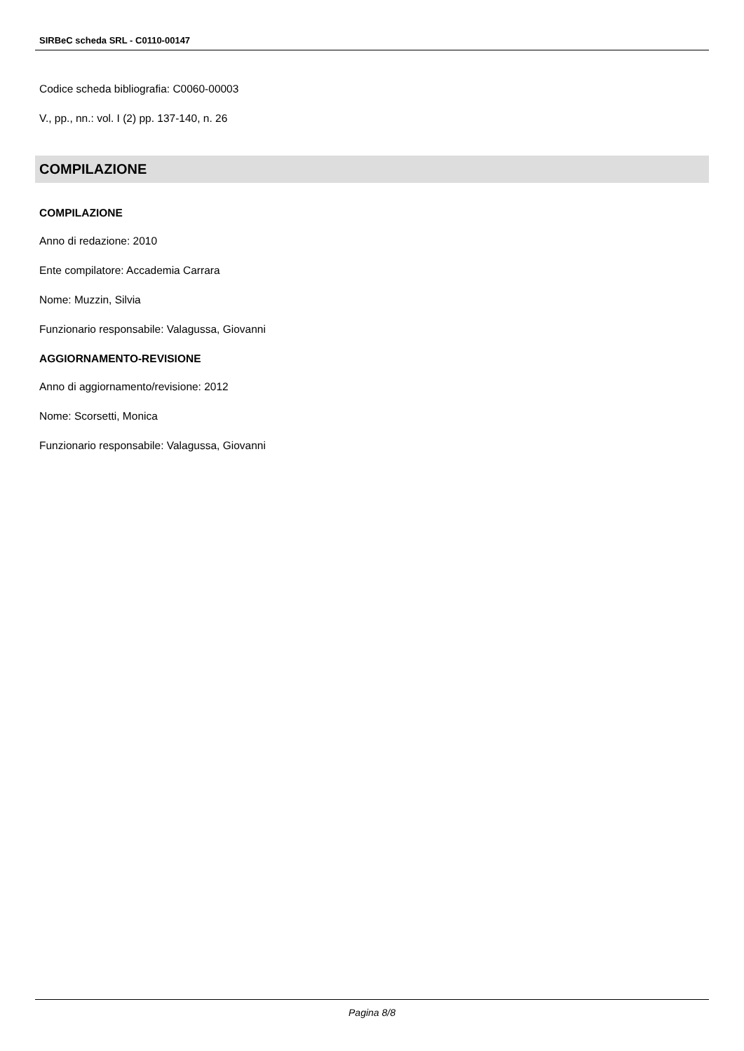SIRBeC scheda SRL - C0110-00147
Codice scheda bibliografia: C0060-00003
V., pp., nn.: vol. I (2) pp. 137-140, n. 26
COMPILAZIONE
COMPILAZIONE
Anno di redazione: 2010
Ente compilatore: Accademia Carrara
Nome: Muzzin, Silvia
Funzionario responsabile: Valagussa, Giovanni
AGGIORNAMENTO-REVISIONE
Anno di aggiornamento/revisione: 2012
Nome: Scorsetti, Monica
Funzionario responsabile: Valagussa, Giovanni
Pagina 8/8